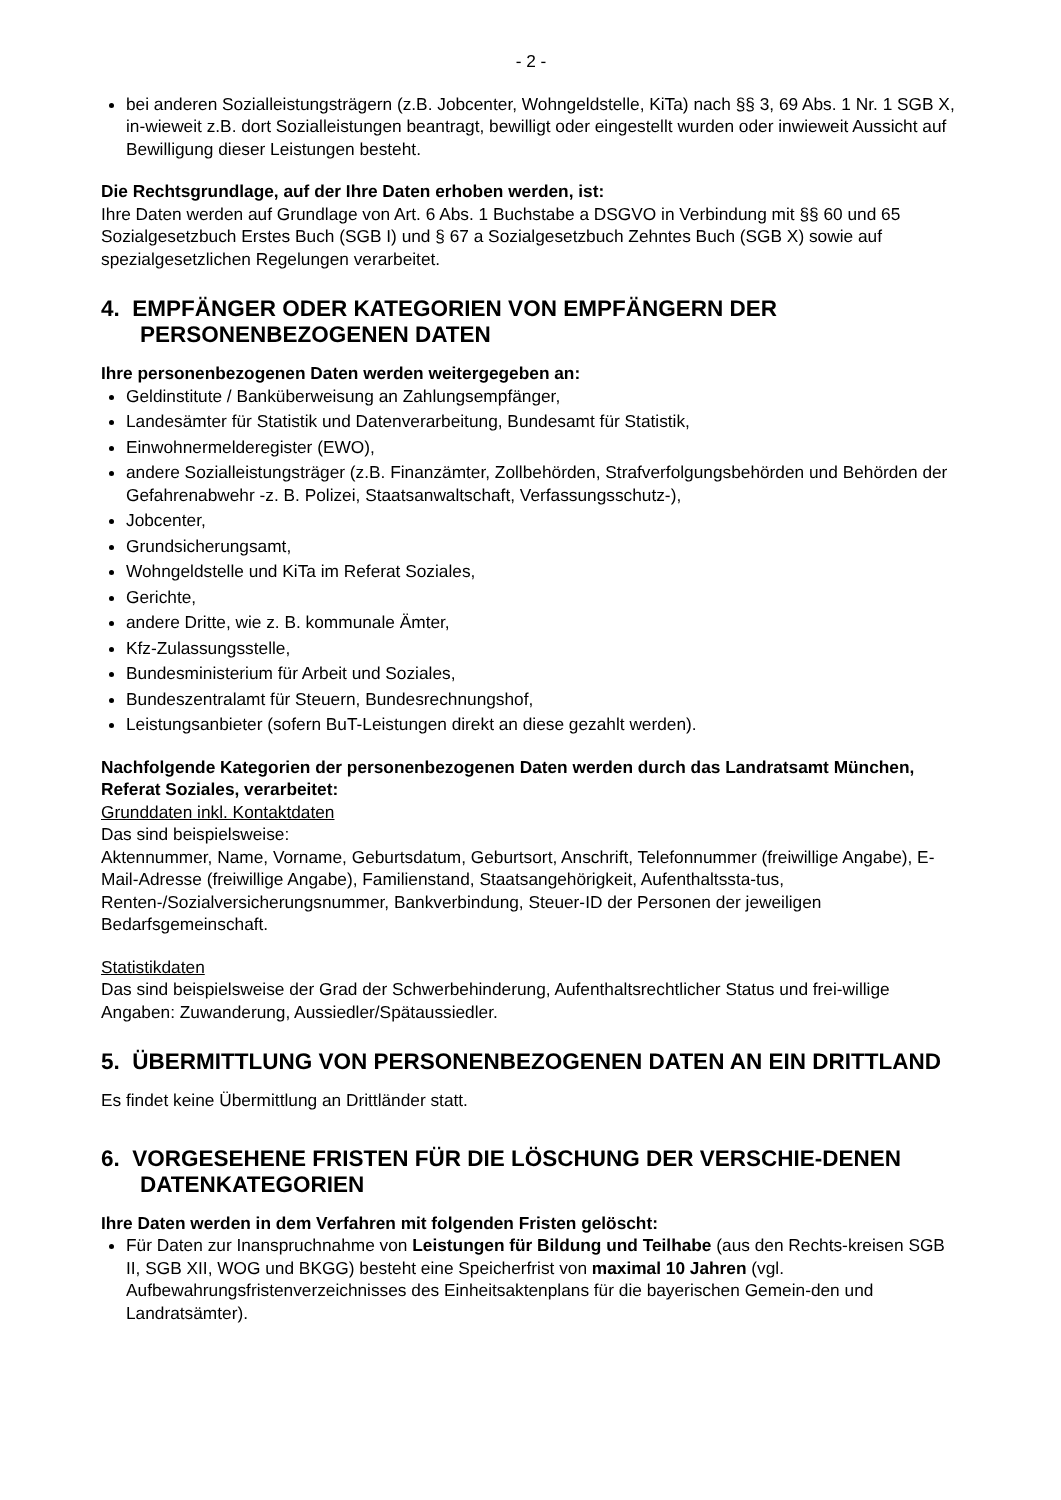- 2 -
bei anderen Sozialleistungsträgern (z.B. Jobcenter, Wohngeldstelle, KiTa) nach §§ 3, 69 Abs. 1 Nr. 1 SGB X, in-wieweit z.B. dort Sozialleistungen beantragt, bewilligt oder eingestellt wurden oder inwieweit Aussicht auf Bewilligung dieser Leistungen besteht.
Die Rechtsgrundlage, auf der Ihre Daten erhoben werden, ist:
Ihre Daten werden auf Grundlage von Art. 6 Abs. 1 Buchstabe a DSGVO in Verbindung mit §§ 60 und 65 Sozialgesetzbuch Erstes Buch (SGB I) und § 67 a Sozialgesetzbuch Zehntes Buch (SGB X) sowie auf spezialgesetzlichen Regelungen verarbeitet.
4. EMPFÄNGER ODER KATEGORIEN VON EMPFÄNGERN DER PERSONENBEZOGENEN DATEN
Ihre personenbezogenen Daten werden weitergegeben an:
Geldinstitute / Banküberweisung an Zahlungsempfänger,
Landesämter für Statistik und Datenverarbeitung, Bundesamt für Statistik,
Einwohnermelderegister (EWO),
andere Sozialleistungsträger (z.B. Finanzämter, Zollbehörden, Strafverfolgungsbehörden und Behörden der Gefahrenabwehr -z. B. Polizei, Staatsanwaltschaft, Verfassungsschutz-),
Jobcenter,
Grundsicherungsamt,
Wohngeldstelle und KiTa im Referat Soziales,
Gerichte,
andere Dritte, wie z. B. kommunale Ämter,
Kfz-Zulassungsstelle,
Bundesministerium für Arbeit und Soziales,
Bundeszentralamt für Steuern, Bundesrechnungshof,
Leistungsanbieter (sofern BuT-Leistungen direkt an diese gezahlt werden).
Nachfolgende Kategorien der personenbezogenen Daten werden durch das Landratsamt München, Referat Soziales, verarbeitet:
Grunddaten inkl. Kontaktdaten
Das sind beispielsweise:
Aktennummer, Name, Vorname, Geburtsdatum, Geburtsort, Anschrift, Telefonnummer (freiwillige Angabe), E-Mail-Adresse (freiwillige Angabe), Familienstand, Staatsangehörigkeit, Aufenthaltssta-tus, Renten-/Sozialversicherungsnummer, Bankverbindung, Steuer-ID der Personen der jeweiligen Bedarfsgemeinschaft.
Statistikdaten
Das sind beispielsweise der Grad der Schwerbehinderung, Aufenthaltsrechtlicher Status und frei-willige Angaben: Zuwanderung, Aussiedler/Spätaussiedler.
5. ÜBERMITTLUNG VON PERSONENBEZOGENEN DATEN AN EIN DRITTLAND
Es findet keine Übermittlung an Drittländer statt.
6. VORGESEHENE FRISTEN FÜR DIE LÖSCHUNG DER VERSCHIE-DENEN DATENKATEGORIEN
Ihre Daten werden in dem Verfahren mit folgenden Fristen gelöscht:
Für Daten zur Inanspruchnahme von Leistungen für Bildung und Teilhabe (aus den Rechts-kreisen SGB II, SGB XII, WOG und BKGG) besteht eine Speicherfrist von maximal 10 Jahren (vgl. Aufbewahrungsfristenverzeichnisses des Einheitsaktenplans für die bayerischen Gemein-den und Landratsämter).